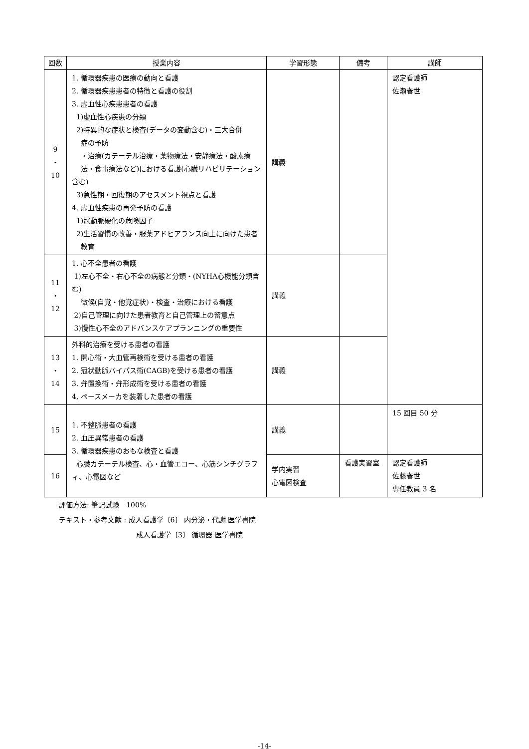| 回数 | 授業内容 | 学習形態 | 備考 | 講師 |
| --- | --- | --- | --- | --- |
| 9 ・ 10 | 1. 循環器疾患の医療の動向と看護 2. 循環器疾患患者の特徴と看護の役割 3. 虚血性心疾患患者の看護 1)虚血性心疾患の分類 2)特異的な症状と検査(データの変動含む)・三大合併 症の予防 ・治療(カテーテル治療・薬物療法・安静療法・酸素療 法・食事療法など)における看護(心臓リハビリテーション含む) 3)急性期・回復期のアセスメント視点と看護 4. 虚血性疾患の再発予防の看護 1)冠動脈硬化の危険因子 2)生活習慣の改善・服薬アドヒアランス向上に向けた患者 教育 | 講義 | | 認定看護師 佐瀬春世 |
| 11 ・ 12 | 1. 心不全患者の看護 1)左心不全・右心不全の病態と分類・(NYHA心機能分類含む) 徴候(自覚・他覚症状)・検査・治療における看護 2)自己管理に向けた患者教育と自己管理上の留意点 3)慢性心不全のアドバンスケアプランニングの重要性 | 講義 | | |
| 13 ・ 14 | 外科的治療を受ける患者の看護 1. 開心術・大血管再検術を受ける患者の看護 2. 冠状動脈バイパス術(CAGB)を受ける患者の看護 3. 弁置換術・弁形成術を受ける患者の看護 4, ペースメーカを装着した患者の看護 | 講義 | | |
| 15 | 1. 不整脈患者の看護 2. 血圧異常患者の看護 3. 循環器疾患のおもな検査と看護 心臓カテーテル検査、心・血管エコー、心筋シンチグラフィ、心電図など | 講義 | | 15 回目 50 分 |
| 16 | | 学内実習 心電図検査 | 看護実習室 | 認定看護師 佐藤春世 専任教員 3 名 |
評価方法: 筆記試験　100%
テキスト・参考文献 : 成人看護学〔6〕 内分泌・代謝 医学書院
成人看護学〔3〕 循環器 医学書院
-14-